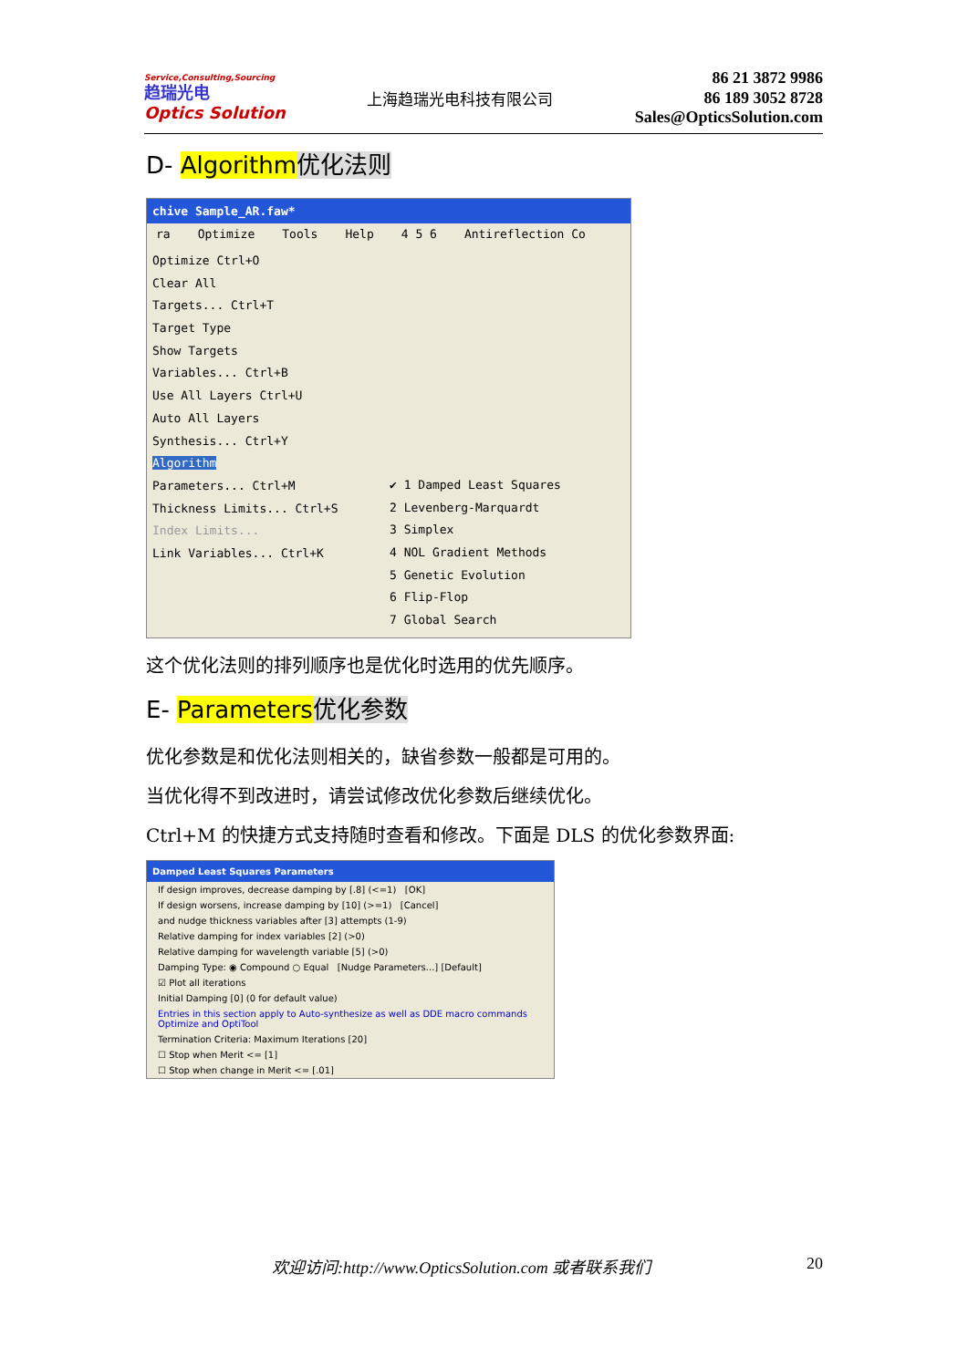Service,Consulting,Sourcing
趋瑞光电
Optics Solution
上海趋瑞光电科技有限公司
86 21 3872 9986
86 189 3052 8728
Sales@OpticsSolution.com
D- Algorithm 优化法则
chive Sample_AR.faw*
ra Optimize Tools Help 4 5 6 Antireflection Co
Optimize Ctrl+O
Clear All
Targets... Ctrl+T
Target Type
Show Targets
Variables... Ctrl+B
Use All Layers Ctrl+U
Auto All Layers
Synthesis... Ctrl+Y
Algorithm
Parameters... Ctrl+M
Thickness Limits... Ctrl+S
Index Limits...
Link Variables... Ctrl+K
✔ 1 Damped Least Squares
2 Levenberg-Marquardt
3 Simplex
4 NOL Gradient Methods
5 Genetic Evolution
6 Flip-Flop
7 Global Search
这个优化法则的排列顺序也是优化时选用的优先顺序。
E- Parameters 优化参数
优化参数是和优化法则相关的，缺省参数一般都是可用的。
当优化得不到改进时，请尝试修改优化参数后继续优化。
Ctrl+M 的快捷方式支持随时查看和修改。下面是 DLS 的优化参数界面:
Damped Least Squares Parameters
If design improves, decrease damping by [.8] (<=1) [OK]
If design worsens, increase damping by [10] (>=1) [Cancel]
and nudge thickness variables after [3] attempts (1-9)
Relative damping for index variables [2] (>0)
Relative damping for wavelength variable [5] (>0)
Damping Type: ◉ Compound ○ Equal [Nudge Parameters...] [Default]
☑ Plot all iterations
Initial Damping [0] (0 for default value)
Entries in this section apply to Auto-synthesize as well as DDE macro commands Optimize and OptiTool
Termination Criteria: Maximum Iterations [20]
☐ Stop when Merit <= [1]
☐ Stop when change in Merit <= [.01]
欢迎访问:http://www.OpticsSolution.com 或者联系我们 20